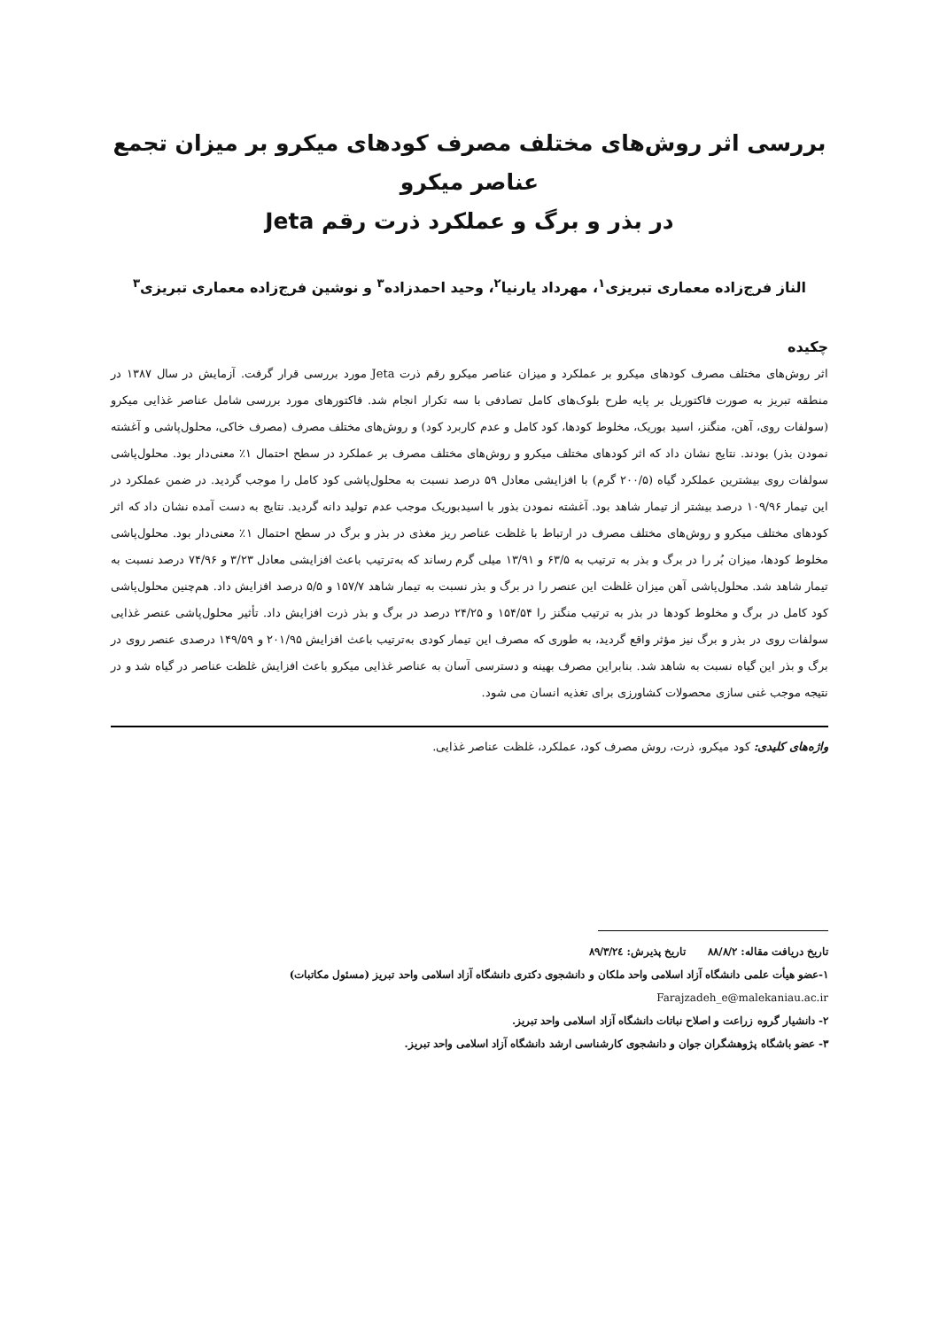بررسی اثر روش‌های مختلف مصرف کودهای میکرو بر میزان تجمع عناصر میکرو
در بذر و برگ و عملکرد ذرت رقم Jeta
الناز فرج‌زاده معماری تبریزی<sup>۱</sup>، مهرداد یارنیا<sup>۲</sup>، وحید احمدزاده<sup>۳</sup> و نوشین فرج‌زاده معماری تبریزی<sup>۳</sup>
چکیده
اثر روش‌های مختلف مصرف کودهای میکرو بر عملکرد و میزان عناصر میکرو رقم ذرت Jeta مورد بررسی قرار گرفت. آزمایش در سال ۱۳۸۷ در منطقه تبریز به صورت فاکتوریل بر پایه طرح بلوک‌های کامل تصادفی با سه تکرار انجام شد. فاکتورهای مورد بررسی شامل عناصر غذایی میکرو (سولفات روی، آهن، منگنز، اسید بوریک، مخلوط کودها، کود کامل و عدم کاربرد کود) و روش‌های مختلف مصرف (مصرف خاکی، محلول‌پاشی و آغشته نمودن بذر) بودند. نتایج نشان داد که اثر کودهای مختلف میکرو و روش‌های مختلف مصرف بر عملکرد در سطح احتمال ۱٪ معنی‌دار بود. محلول‌پاشی سولفات روی بیشترین عملکرد گیاه (۲۰۰/۵ گرم) با افزایشی معادل ۵۹ درصد نسبت به محلول‌پاشی کود کامل را موجب گردید. در ضمن عملکرد در این تیمار ۱۰۹/۹۶ درصد بیشتر از تیمار شاهد بود. آغشته نمودن بذور با اسیدبوریک موجب عدم تولید دانه گردید. نتایج به دست آمده نشان داد که اثر کودهای مختلف میکرو و روش‌های مختلف مصرف در ارتباط با غلظت عناصر ریز مغذی در بذر و برگ در سطح احتمال ۱٪ معنی‌دار بود. محلول‌پاشی مخلوط کودها، میزان بُر را در برگ و بذر به ترتیب به ۶۳/۵ و ۱۳/۹۱ میلی گرم رساند که به‌ترتیب باعث افزایشی معادل ۳/۲۳ و ۷۴/۹۶ درصد نسبت به تیمار شاهد شد. محلول‌پاشی آهن میزان غلظت این عنصر را در برگ و بذر نسبت به تیمار شاهد ۱۵۷/۷ و ۵/۵ درصد افزایش داد. هم‌چنین محلول‌پاشی کود کامل در برگ و مخلوط کودها در بذر به ترتیب منگنز را ۱۵۴/۵۴ و ۲۴/۲۵ درصد در برگ و بذر ذرت افزایش داد. تأثیر محلول‌پاشی عنصر غذایی سولفات روی در بذر و برگ نیز مؤثر واقع گردید، به طوری که مصرف این تیمار کودی به‌ترتیب باعث افزایش ۲۰۱/۹۵ و ۱۴۹/۵۹ درصدی عنصر روی در برگ و بذر این گیاه نسبت به شاهد شد. بنابراین مصرف بهینه و دسترسی آسان به عناصر غذایی میکرو باعث افزایش غلظت عناصر در گیاه شد و در نتیجه موجب غنی سازی محصولات کشاورزی برای تغذیه انسان می شود.
واژه‌های کلیدی: کود میکرو، ذرت، روش مصرف کود، عملکرد، غلظت عناصر غذایی.
تاریخ دریافت مقاله: ۸۸/۸/۲ تاریخ پذیرش: ۸۹/۳/۲٤
۱-عضو هیأت علمی دانشگاه آزاد اسلامی واحد ملکان و دانشجوی دکتری دانشگاه آزاد اسلامی واحد تبریز (مسئول مکاتبات)
Farajzadeh_e@malekaniau.ac.ir
۲- دانشیار گروه زراعت و اصلاح نباتات دانشگاه آزاد اسلامی واحد تبریز.
۳- عضو باشگاه پژوهشگران جوان و دانشجوی کارشناسی ارشد دانشگاه آزاد اسلامی واحد تبریز.